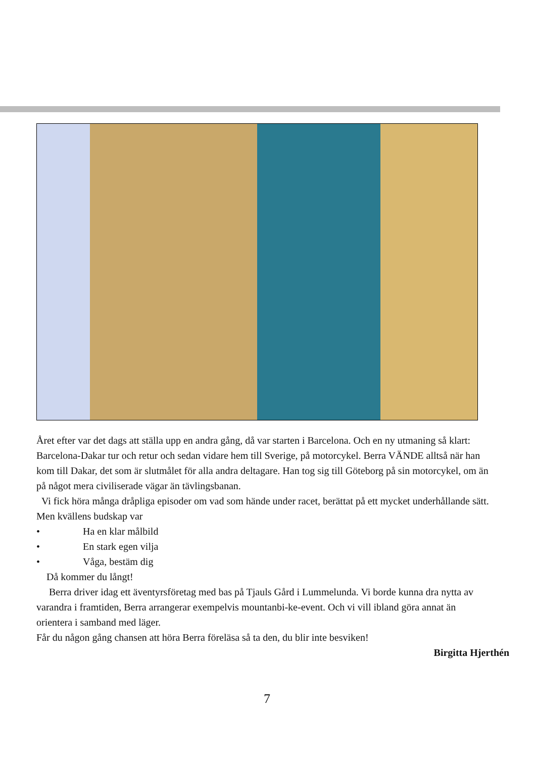Året efter var det dags att ställa upp en andra gång, då var starten i Barcelona. Och en ny utmaning så klart: Barcelona-Dakar tur och retur och sedan vidare hem till Sverige, på motorcykel. Berra VÄNDE alltså när han kom till Dakar, det som är slutmålet för alla andra deltagare. Han tog sig till Göteborg på sin motorcykel, om än på något mera civiliserade vägar än tävlingsbanan.
Vi fick höra många dråpliga episoder om vad som hände under racet, berättat på ett mycket underhållande sätt. Men kvällens budskap var
• Ha en klar målbild
• En stark egen vilja
• Våga, bestäm dig
Då kommer du långt!
Berra driver idag ett äventyrsföretag med bas på Tjauls Gård i Lummelunda. Vi borde kunna dra nytta av varandra i framtiden, Berra arrangerar exempelvis mountanbi-ke-event. Och vi vill ibland göra annat än orientera i samband med läger.
Får du någon gång chansen att höra Berra föreläsa så ta den, du blir inte besviken!
Birgitta Hjerthén
7